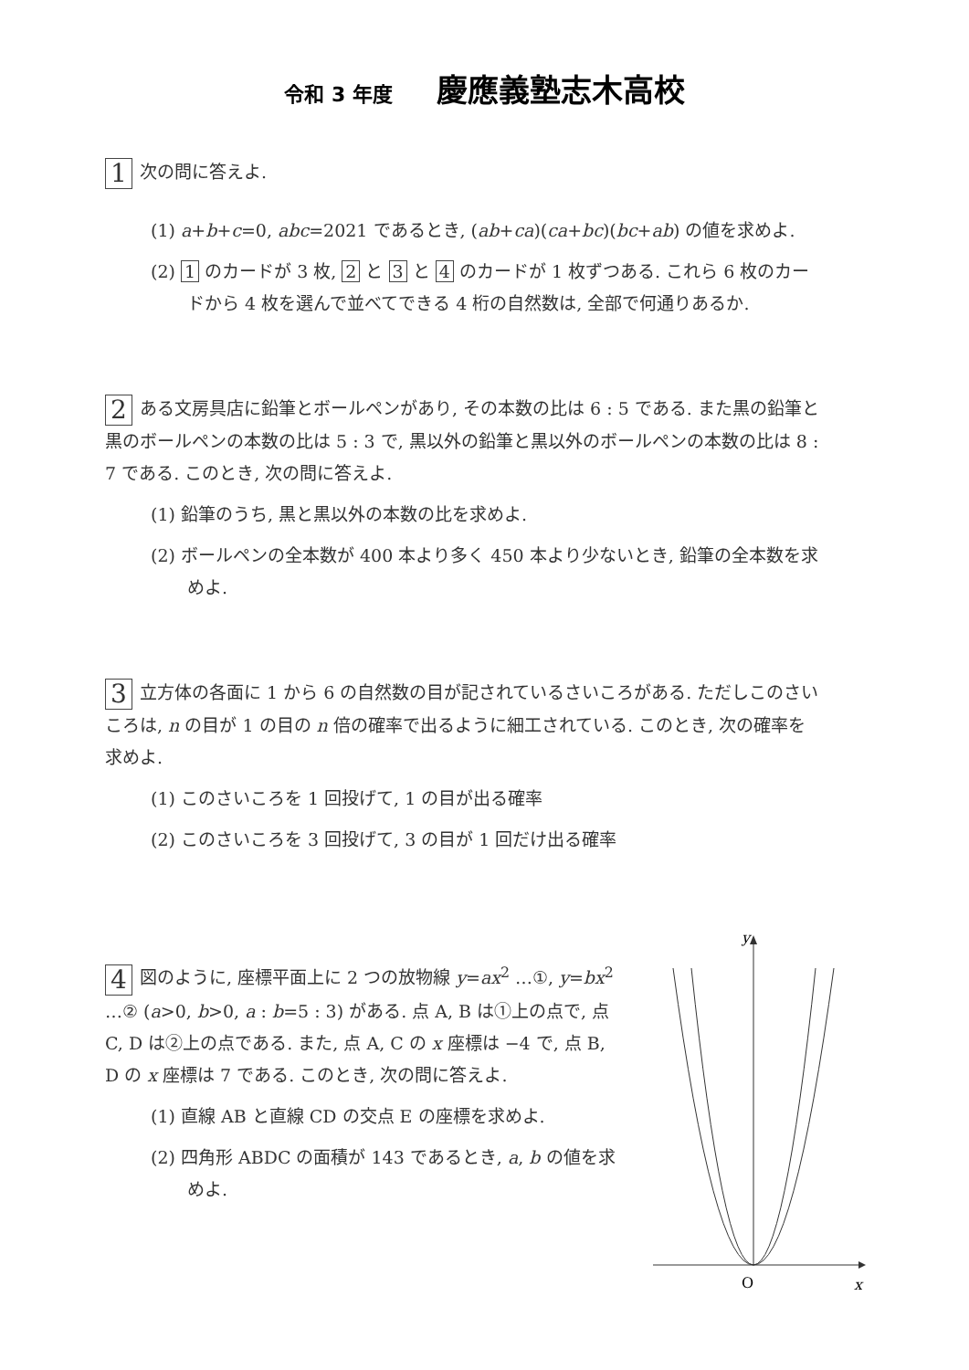令和 3 年度 慶應義塾志木高校
1 次の問に答えよ.
(1) a+b+c=0, abc=2021 であるとき, (ab+ca)(ca+bc)(bc+ab) の値を求めよ.
(2) 1 のカードが 3 枚, 2 と 3 と 4 のカードが 1 枚ずつある. これら 6 枚のカードから 4 枚を選んで並べてできる 4 桁の自然数は, 全部で何通りあるか.
2 ある文房具店に鉛筆とボールペンがあり, その本数の比は 6 : 5 である. また黒の鉛筆と黒のボールペンの本数の比は 5 : 3 で, 黒以外の鉛筆と黒以外のボールペンの本数の比は 8 : 7 である. このとき, 次の問に答えよ.
(1) 鉛筆のうち, 黒と黒以外の本数の比を求めよ.
(2) ボールペンの全本数が 400 本より多く 450 本より少ないとき, 鉛筆の全本数を求めよ.
3 立方体の各面に 1 から 6 の自然数の目が記されているさいころがある. ただしこのさいころは, n の目が 1 の目の n 倍の確率で出るように細工されている. このとき, 次の確率を求めよ.
(1) このさいころを 1 回投げて, 1 の目が出る確率
(2) このさいころを 3 回投げて, 3 の目が 1 回だけ出る確率
4 図のように, 座標平面上に 2 つの放物線 y=ax<sup>2</sup> …①, y=bx<sup>2</sup> …② (a>0, b>0, a : b=5 : 3) がある. 点 A, B は①上の点で, 点 C, D は②上の点である. また, 点 A, C の x 座標は −4 で, 点 B, D の x 座標は 7 である. このとき, 次の問に答えよ.
(1) 直線 AB と直線 CD の交点 E の座標を求めよ.
(2) 四角形 ABDC の面積が 143 であるとき, a, b の値を求めよ.
y
O
x